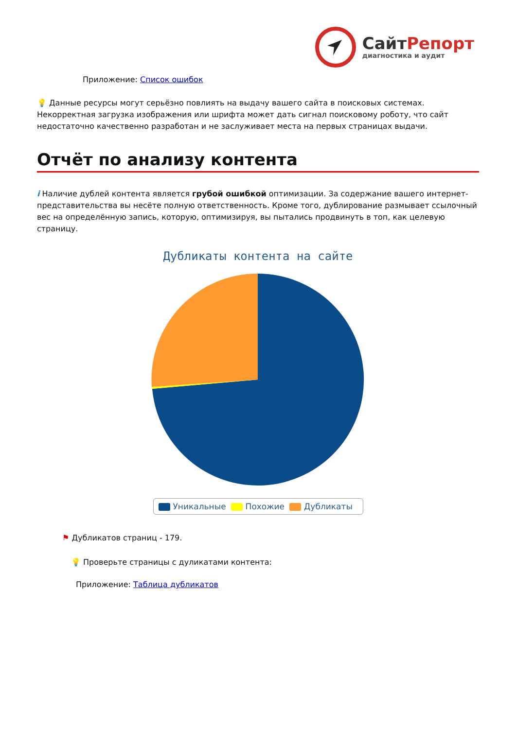СайтРепорт
диагностика и аудит
Приложение: Список ошибок
💡 Данные ресурсы могут серьёзно повлиять на выдачу вашего сайта в поисковых системах. Некорректная загрузка изображения или шрифта может дать сигнал поисковому роботу, что сайт недостаточно качественно разработан и не заслуживает места на первых страницах выдачи.
Отчёт по анализу контента
i Наличие дублей контента является грубой ошибкой оптимизации. За содержание вашего интернет-представительства вы несёте полную ответственность. Кроме того, дублирование размывает ссылочный вес на определённую запись, которую, оптимизируя, вы пытались продвинуть в топ, как целевую страницу.
Дубликаты контента на сайте
Уникальные Похожие Дубликаты
⚑ Дубликатов страниц - 179.
💡 Проверьте страницы с дуликатами контента:
Приложение: Таблица дубликатов